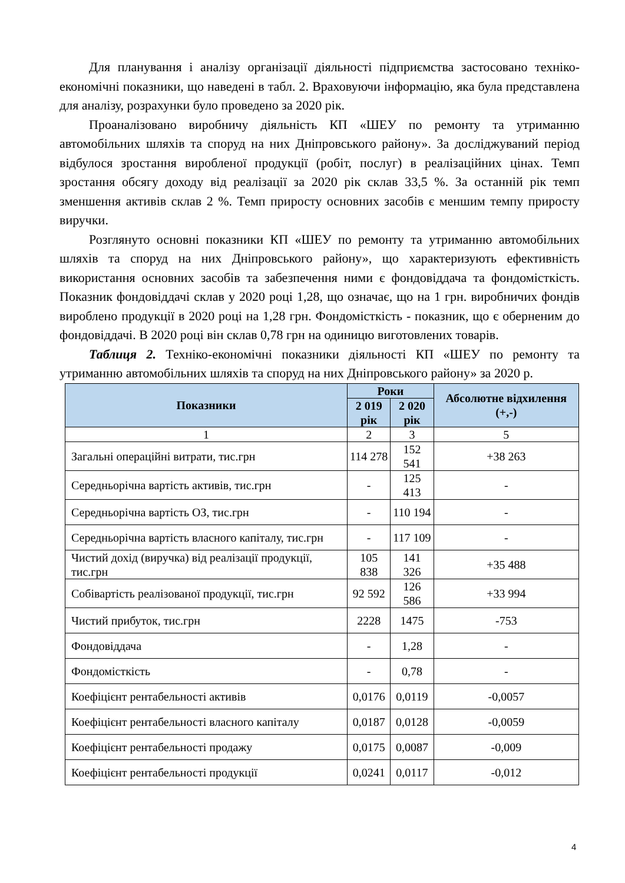Для планування і аналізу організації діяльності підприємства застосовано техніко-економічні показники, що наведені в табл. 2. Враховуючи інформацію, яка була представлена для аналізу, розрахунки було проведено за 2020 рік.
Проаналізовано виробничу діяльність КП «ШЕУ по ремонту та утриманню автомобільних шляхів та споруд на них Дніпровського району». За досліджуваний період відбулося зростання виробленої продукції (робіт, послуг) в реалізаційних цінах. Темп зростання обсягу доходу від реалізації за 2020 рік склав 33,5 %. За останній рік темп зменшення активів склав 2 %. Темп приросту основних засобів є меншим темпу приросту виручки.
Розглянуто основні показники КП «ШЕУ по ремонту та утриманню автомобільних шляхів та споруд на них Дніпровського району», що характеризують ефективність використання основних засобів та забезпечення ними є фондовіддача та фондомісткість. Показник фондовіддачі склав у 2020 році 1,28, що означає, що на 1 грн. виробничих фондів вироблено продукції в 2020 році на 1,28 грн. Фондомісткість - показник, що є оберненим до фондовіддачі. В 2020 році він склав 0,78 грн на одиницю виготовлених товарів.
Таблиця 2. Техніко-економічні показники діяльності КП «ШЕУ по ремонту та утриманню автомобільних шляхів та споруд на них Дніпровського району» за 2020 р.
| Показники | Роки | | Абсолютне відхилення (+,-) |
| --- | --- | --- | --- |
| | 2 019 рік | 2 020 рік | |
| 1 | 2 | 3 | 5 |
| Загальні операційні витрати, тис.грн | 114 278 | 152 541 | +38 263 |
| Середньорічна вартість активів, тис.грн | - | 125 413 | - |
| Середньорічна вартість ОЗ, тис.грн | - | 110 194 | - |
| Середньорічна вартість власного капіталу, тис.грн | - | 117 109 | - |
| Чистий дохід (виручка) від реалізації продукції, тис.грн | 105 838 | 141 326 | +35 488 |
| Собівартість реалізованої продукції, тис.грн | 92 592 | 126 586 | +33 994 |
| Чистий прибуток, тис.грн | 2228 | 1475 | -753 |
| Фондовіддача | - | 1,28 | - |
| Фондомісткість | - | 0,78 | - |
| Коефіцієнт рентабельності активів | 0,0176 | 0,0119 | -0,0057 |
| Коефіцієнт рентабельності власного капіталу | 0,0187 | 0,0128 | -0,0059 |
| Коефіцієнт рентабельності продажу | 0,0175 | 0,0087 | -0,009 |
| Коефіцієнт рентабельності продукції | 0,0241 | 0,0117 | -0,012 |
4